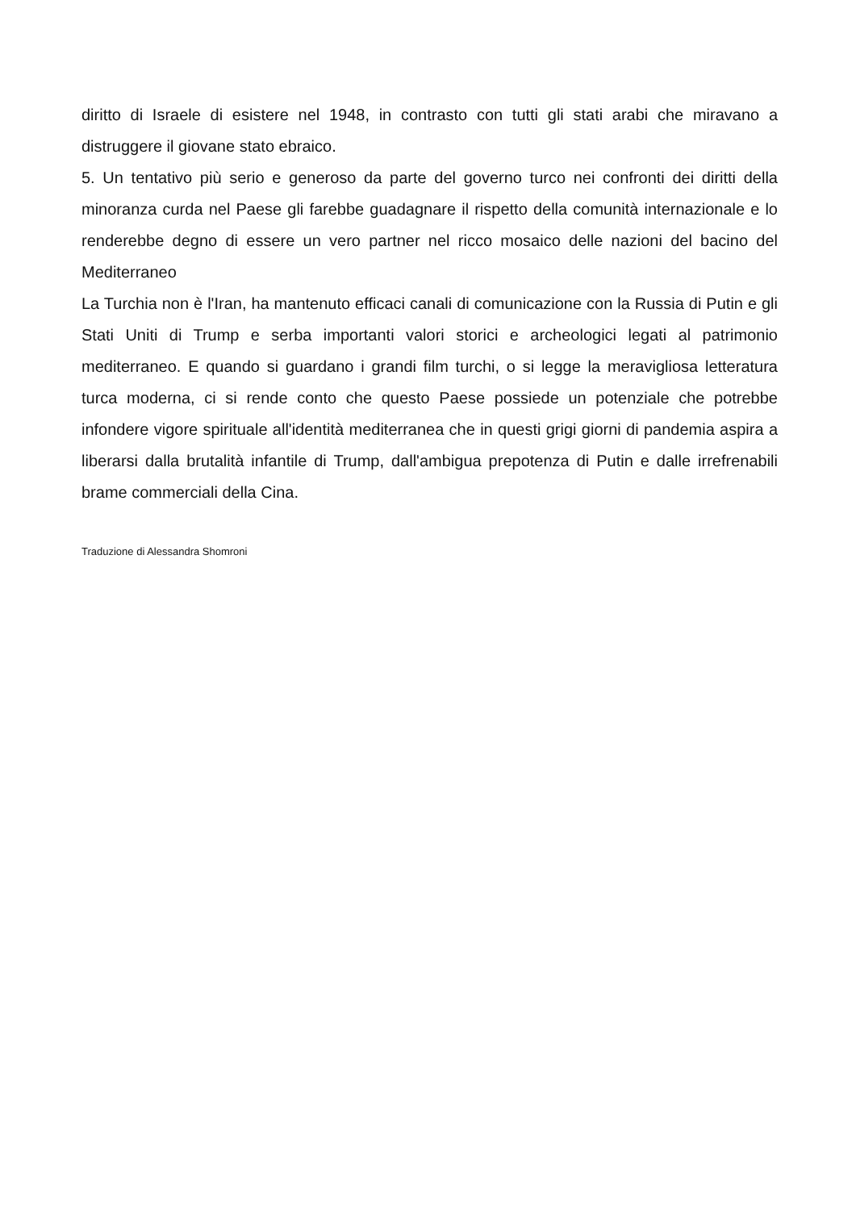diritto di Israele di esistere nel 1948, in contrasto con tutti gli stati arabi che miravano a distruggere il giovane stato ebraico.
5. Un tentativo più serio e generoso da parte del governo turco nei confronti dei diritti della minoranza curda nel Paese gli farebbe guadagnare il rispetto della comunità internazionale e lo renderebbe degno di essere un vero partner nel ricco mosaico delle nazioni del bacino del Mediterraneo
La Turchia non è l'Iran, ha mantenuto efficaci canali di comunicazione con la Russia di Putin e gli Stati Uniti di Trump e serba importanti valori storici e archeologici legati al patrimonio mediterraneo. E quando si guardano i grandi film turchi, o si legge la meravigliosa letteratura turca moderna, ci si rende conto che questo Paese possiede un potenziale che potrebbe infondere vigore spirituale all'identità mediterranea che in questi grigi giorni di pandemia aspira a liberarsi dalla brutalità infantile di Trump, dall'ambigua prepotenza di Putin e dalle irrefrenabili brame commerciali della Cina.
Traduzione di Alessandra Shomroni